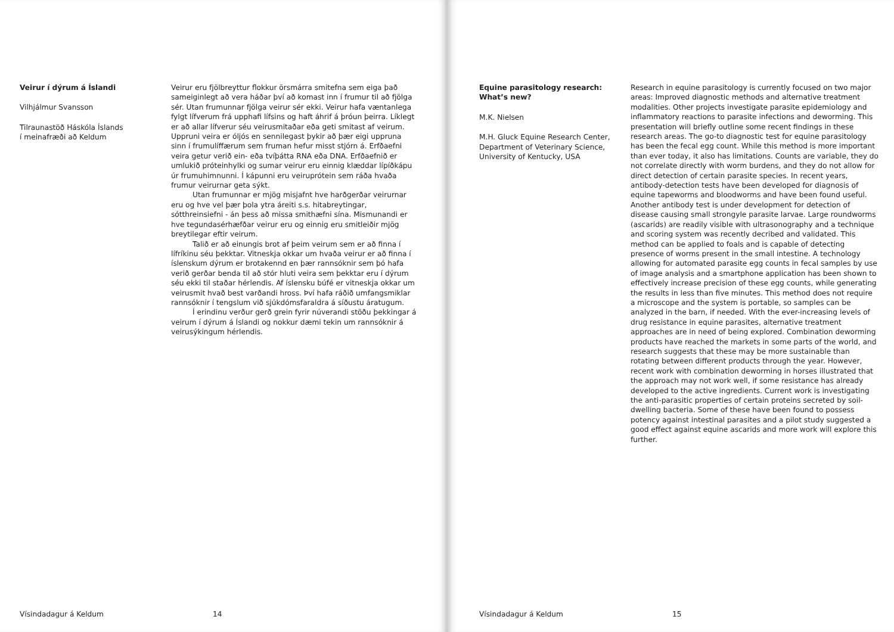Veirur í dýrum á Íslandi
Vilhjálmur Svansson
Tilraunastöð Háskóla Íslands
í meinafræði að Keldum
Veirur eru fjölbreyttur flokkur örsmárra smitefna sem eiga það sameiginlegt að vera háðar því að komast inn í frumur til að fjölga sér. Utan frumunnar fjölga veirur sér ekki. Veirur hafa væntanlega fylgt lífverum frá upphafi lífsins og haft áhrif á þróun þeirra. Líklegt er að allar lífverur séu veirusmitaðar eða geti smitast af veirum. Uppruni veira er óljós en sennilegast þykir að þær eigi uppruna sinn í frumulíffærum sem fruman hefur misst stjórn á. Erfðaefni veira getur verið ein- eða tvíþátta RNA eða DNA. Erfðaefnið er umlukið próteinhylki og sumar veirur eru einnig klæddar lípíðkápu úr frumuhimnunni. Í kápunni eru veiruprótein sem ráða hvaða frumur veirurnar geta sýkt.
Utan frumunnar er mjög misjafnt hve harðgerðar veirurnar eru og hve vel þær þola ytra áreiti s.s. hitabreytingar, sótthreinsiefni - án þess að missa smithæfni sína. Mismunandi er hve tegundasérhæfðar veirur eru og einnig eru smitleiðir mjög breytilegar eftir veirum.
Talið er að einungis brot af þeim veirum sem er að finna í lífríkinu séu þekktar. Vitneskja okkar um hvaða veirur er að finna í íslenskum dýrum er brotakennd en þær rannsóknir sem þó hafa verið gerðar benda til að stór hluti veira sem þekktar eru í dýrum séu ekki til staðar hérlendis. Af íslensku búfé er vitneskja okkar um veirusmit hvað best varðandi hross. Því hafa ráðið umfangsmiklar rannsóknir í tengslum við sjúkdómsfaraldra á síðustu áratugum.
Í erindinu verður gerð grein fyrir núverandi stöðu þekkingar á veirum í dýrum á Íslandi og nokkur dæmi tekin um rannsóknir á veirusýkingum hérlendis.
Vísindadagur á Keldum 14
Equine parasitology research:
What’s new?
M.K. Nielsen
M.H. Gluck Equine Research Center,
Department of Veterinary Science,
University of Kentucky, USA
Research in equine parasitology is currently focused on two major areas: Improved diagnostic methods and alternative treatment modalities. Other projects investigate parasite epidemiology and inflammatory reactions to parasite infections and deworming. This presentation will briefly outline some recent findings in these research areas. The go-to diagnostic test for equine parasitology has been the fecal egg count. While this method is more important than ever today, it also has limitations. Counts are variable, they do not correlate directly with worm burdens, and they do not allow for direct detection of certain parasite species. In recent years, antibody-detection tests have been developed for diagnosis of equine tapeworms and bloodworms and have been found useful. Another antibody test is under development for detection of disease causing small strongyle parasite larvae. Large roundworms (ascarids) are readily visible with ultrasonography and a technique and scoring system was recently decribed and validated. This method can be applied to foals and is capable of detecting presence of worms present in the small intestine. A technology allowing for automated parasite egg counts in fecal samples by use of image analysis and a smartphone application has been shown to effectively increase precision of these egg counts, while generating the results in less than five minutes. This method does not require a microscope and the system is portable, so samples can be analyzed in the barn, if needed. With the ever-increasing levels of drug resistance in equine parasites, alternative treatment approaches are in need of being explored. Combination deworming products have reached the markets in some parts of the world, and research suggests that these may be more sustainable than rotating between different products through the year. However, recent work with combination deworming in horses illustrated that the approach may not work well, if some resistance has already developed to the active ingredients. Current work is investigating the anti-parasitic properties of certain proteins secreted by soil-dwelling bacteria. Some of these have been found to possess potency against intestinal parasites and a pilot study suggested a good effect against equine ascarids and more work will explore this further.
Vísindadagur á Keldum 15